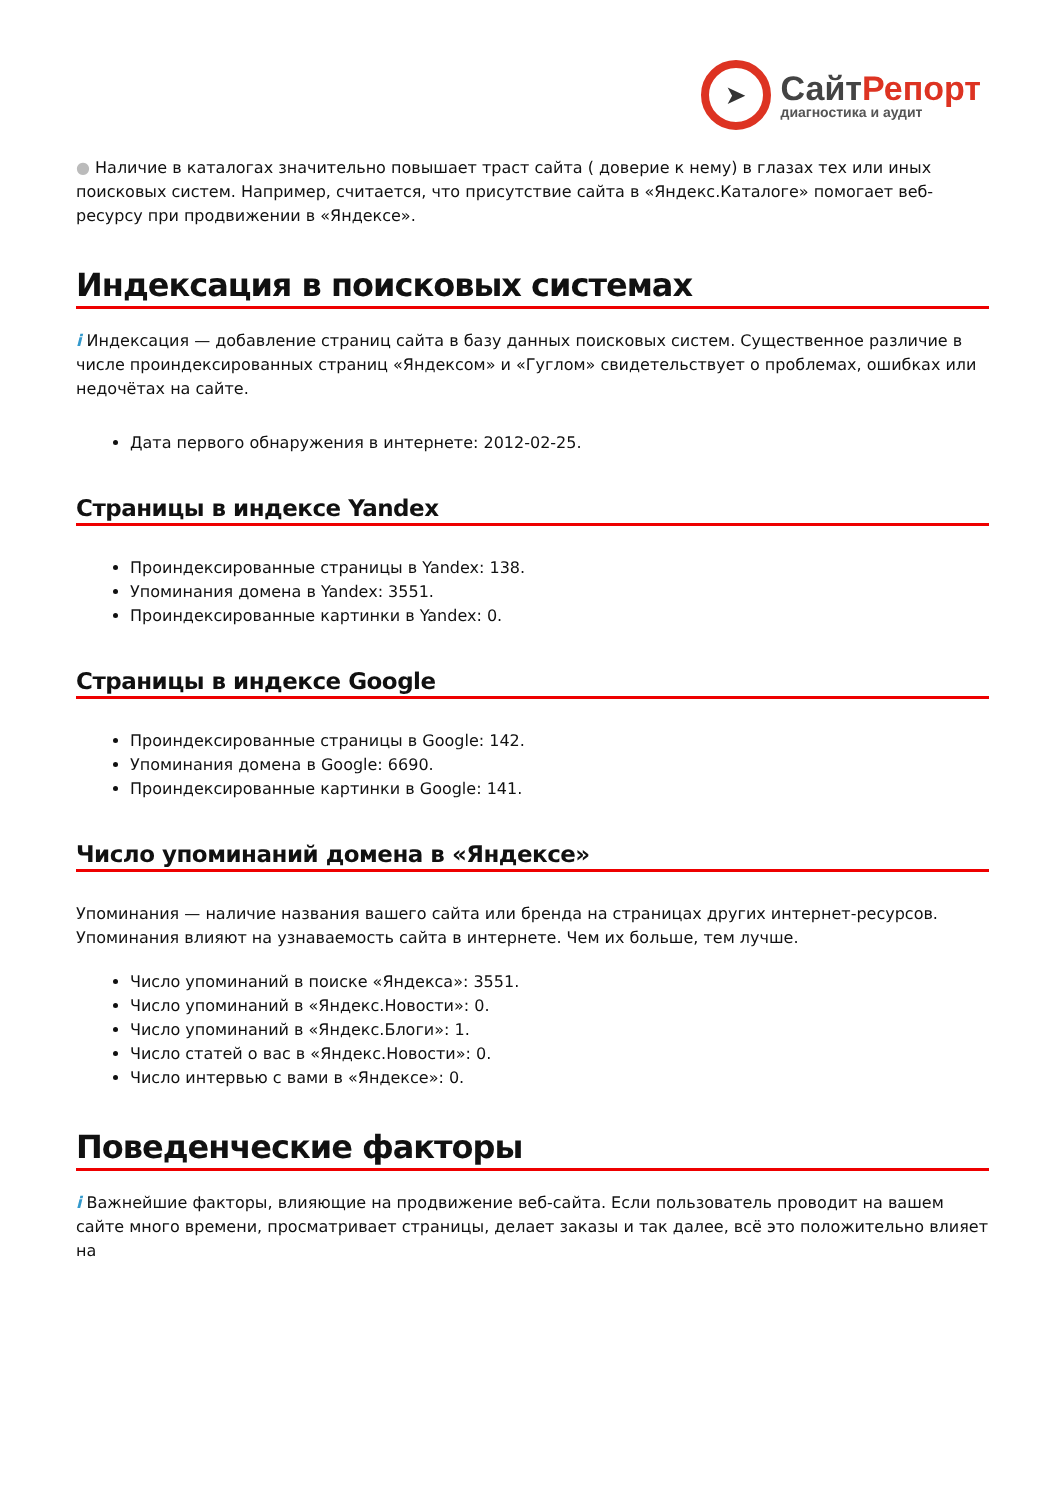➤
Сайт Репорт
диагностика и аудит
● Наличие в каталогах значительно повышает траст сайта ( доверие к нему) в глазах тех или иных поисковых систем. Например, считается, что присутствие сайта в «Яндекс.Каталоге» помогает веб-ресурсу при продвижении в «Яндексе».
Индексация в поисковых системах
i Индексация — добавление страниц сайта в базу данных поисковых систем. Существенное различие в числе проиндексированных страниц «Яндексом» и «Гуглом» свидетельствует о проблемах, ошибках или недочётах на сайте.
Дата первого обнаружения в интернете: 2012-02-25.
Страницы в индексе Yandex
Проиндексированные страницы в Yandex: 138.
Упоминания домена в Yandex: 3551.
Проиндексированные картинки в Yandex: 0.
Страницы в индексе Google
Проиндексированные страницы в Google: 142.
Упоминания домена в Google: 6690.
Проиндексированные картинки в Google: 141.
Число упоминаний домена в «Яндексе»
Упоминания — наличие названия вашего сайта или бренда на страницах других интернет-ресурсов. Упоминания влияют на узнаваемость сайта в интернете. Чем их больше, тем лучше.
Число упоминаний в поиске «Яндекса»: 3551.
Число упоминаний в «Яндекс.Новости»: 0.
Число упоминаний в «Яндекс.Блоги»: 1.
Число статей о вас в «Яндекс.Новости»: 0.
Число интервью с вами в «Яндексе»: 0.
Поведенческие факторы
i Важнейшие факторы, влияющие на продвижение веб-сайта. Если пользователь проводит на вашем сайте много времени, просматривает страницы, делает заказы и так далее, всё это положительно влияет на